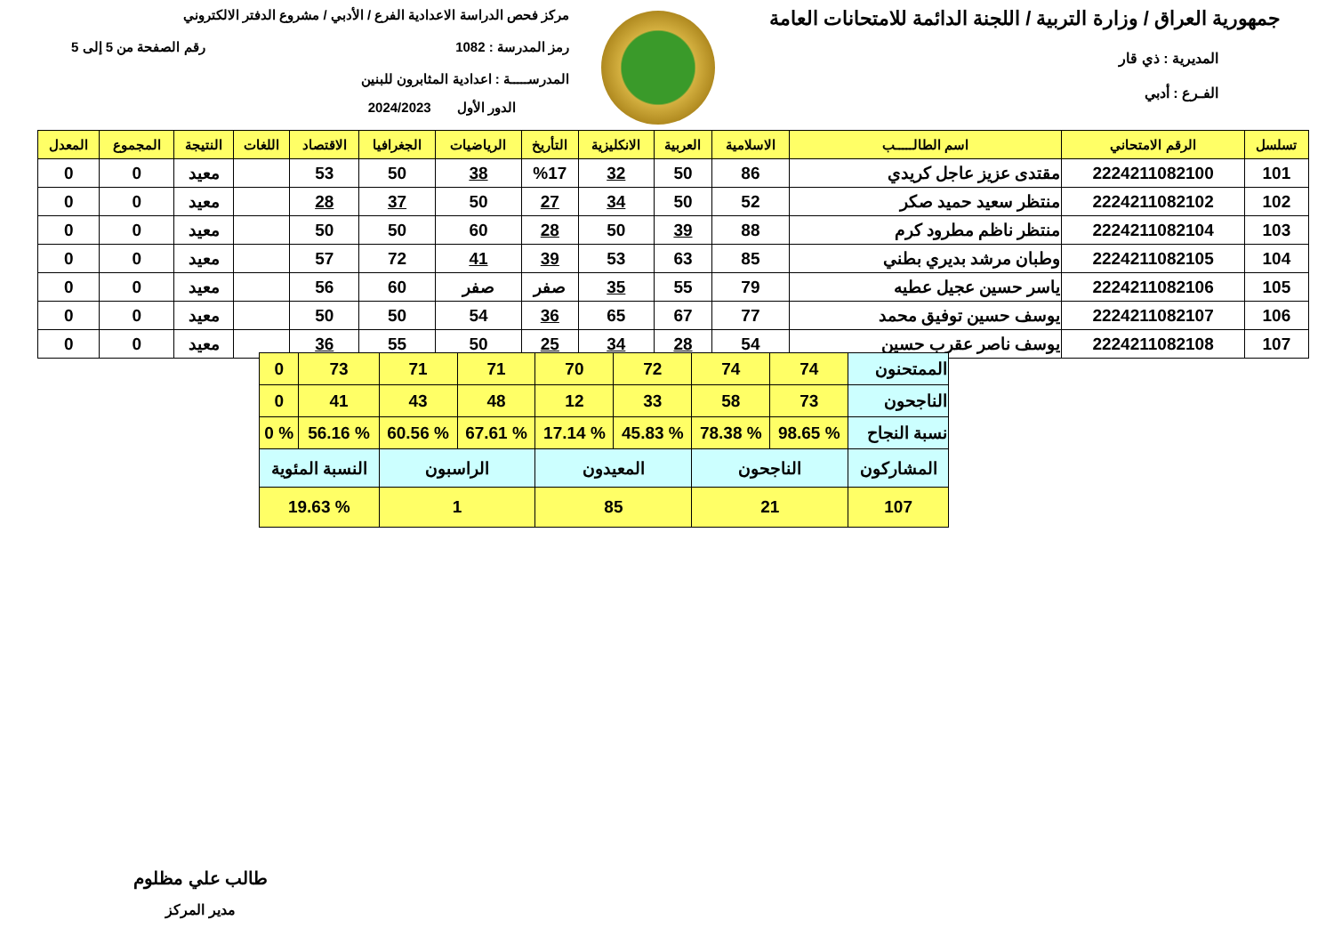جمهورية العراق / وزارة التربية / اللجنة الدائمة للامتحانات العامة
المديرية : ذي قار
الفـرع : أدبي
مركز فحص الدراسة الاعدادية الفرع / الأدبي / مشروع الدفتر الالكتروني
رمز المدرسة : 1082 رقم الصفحة من 5 إلى 5
المدرســـــة : اعدادية المثابرون للبنين
الدور الأول 2024/2023
| تسلسل | الرقم الامتحاني | اسم الطالـــــب | الاسلامية | العربية | الانكليزية | التأريخ | الرياضيات | الجغرافيا | الاقتصاد | اللغات | النتيجة | المجموع | المعدل |
| --- | --- | --- | --- | --- | --- | --- | --- | --- | --- | --- | --- | --- | --- |
| 101 | 2224211082100 | مقتدى عزيز عاجل كريدي | 86 | 50 | 32 | %17 | 38 | 50 | 53 | | معيد | 0 | 0 |
| 102 | 2224211082102 | منتظر سعيد حميد صكر | 52 | 50 | 34 | 27 | 50 | 37 | 28 | | معيد | 0 | 0 |
| 103 | 2224211082104 | منتظر ناظم مطرود كرم | 88 | 39 | 50 | 28 | 60 | 50 | 50 | | معيد | 0 | 0 |
| 104 | 2224211082105 | وطبان مرشد بديري بطني | 85 | 63 | 53 | 39 | 41 | 72 | 57 | | معيد | 0 | 0 |
| 105 | 2224211082106 | ياسر حسين عجيل عطيه | 79 | 55 | 35 | صفر | صفر | 60 | 56 | | معيد | 0 | 0 |
| 106 | 2224211082107 | يوسف حسين توفيق محمد | 77 | 67 | 65 | 36 | 54 | 50 | 50 | | معيد | 0 | 0 |
| 107 | 2224211082108 | يوسف ناصر عقرب حسين | 54 | 28 | 34 | 25 | 50 | 55 | 36 | | معيد | 0 | 0 |
| الممتحنون | 74 | 74 | 72 | 70 | 71 | 71 | 73 | 0 |
| الناجحون | 73 | 58 | 33 | 12 | 48 | 43 | 41 | 0 |
| نسبة النجاح | % 98.65 | % 78.38 | % 45.83 | % 17.14 | % 67.61 | % 60.56 | % 56.16 | % 0 |
| المشاركون | الناجحون | | المعيدون | | الراسبون | | النسبة المئوية | |
| 107 | 21 | | 85 | | 1 | | % 19.63 | |
طالب علي مظلوم
مدير المركز